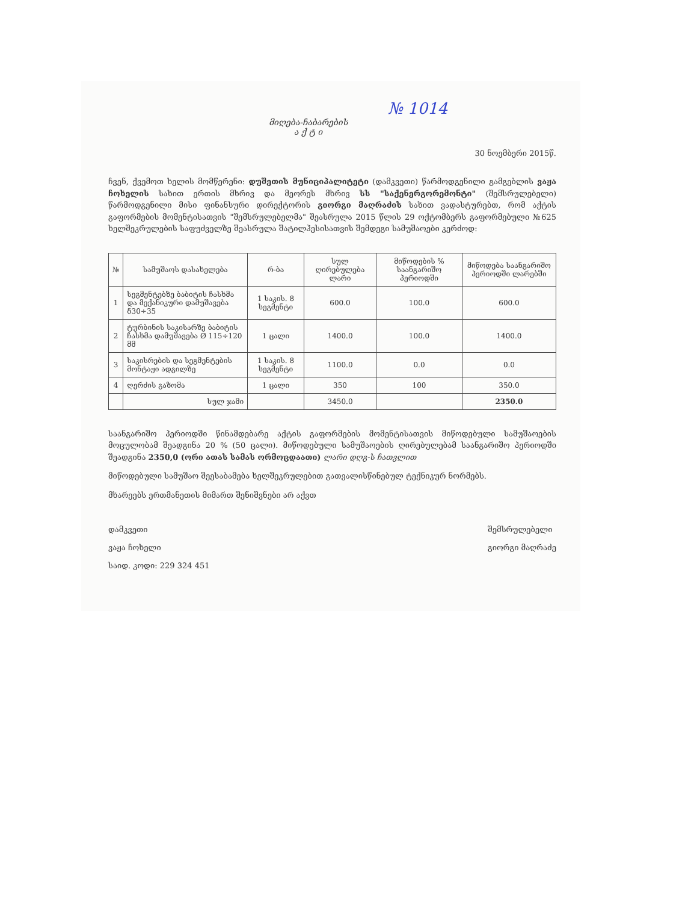№ 1014
მიღება-ჩაბარების
ა ქ ტ ი
30 ნოემბერი 2015წ.
ჩვენ, ქვემოთ ხელის მომწერენი: დუშეთის მუნიციპალიტეტი (დამკვეთი) წარმოდგენილი გამგებლის ვაჟა ჩოხელის სახით ერთის მხრივ და მეორეს მხრივ სს "საქენერგორემონტი" (შემსრულებელი) წარმოდგენილი მისი ფინანსური დირექტორის გიორგი მაღრაძის სახით ვადასტურებთ, რომ აქტის გაფორმების მომენტისათვის "შემსრულებელმა" შეასრულა 2015 წლის 29 ოქტომბერს გაფორმებული №625 ხელშეკრულების საფუძველზე შეასრულა შატილჰესისათვის შემდეგი სამუშაოები კერძოდ:
| № | სამუშაოს დასახელება | რ-ბა | სულ ღირებულება ლარი | მიწოდების % საანგარიშო პერიოდში | მიწოდება საანგარიშო პერიოდში ლარებში |
| --- | --- | --- | --- | --- | --- |
| 1 | სეგმენტებზე ბაბიტის ჩასხმა და მექანიკური დამუშავება δ30÷35 | 1 საკის. 8 სეგმენტი | 600.0 | 100.0 | 600.0 |
| 2 | ტურბინის საკისარზე ბაბიტის ჩასხმა დამუშავება Ø 115÷120 მმ | 1 ცალი | 1400.0 | 100.0 | 1400.0 |
| 3 | საკისრების და სეგმენტების მონტაჟი ადგილზე | 1 საკის. 8 სეგმენტი | 1100.0 | 0.0 | 0.0 |
| 4 | ღერძის გაზომა | 1 ცალი | 350 | 100 | 350.0 |
| | სულ ჯამი | | 3450.0 | | 2350.0 |
საანგარიშო პერიოდში წინამდებარე აქტის გაფორმების მომენტისათვის მიწოდებული სამუშაოების მოცულობამ შეადგინა 20 % (50 ცალი). მიწოდებული სამუშაოების ღირებულებამ საანგარიშო პერიოდში შეადგინა 2350,0 (ორი ათას სამას ორმოცდაათი) ლარი დღგ-ს ჩათვლით
მიწოდებული სამუშაო შეესაბამება ხელშეკრულებით გათვალისწინებულ ტექნიკურ ნორმებს.
მხარეებს ერთმანეთის მიმართ შენიშვნები არ აქვთ
დამკვეთი
ვაჟა ჩოხელი
საიდ. კოდი: 229 324 451
შემსრულებელი
გიორგი მაღრაძე